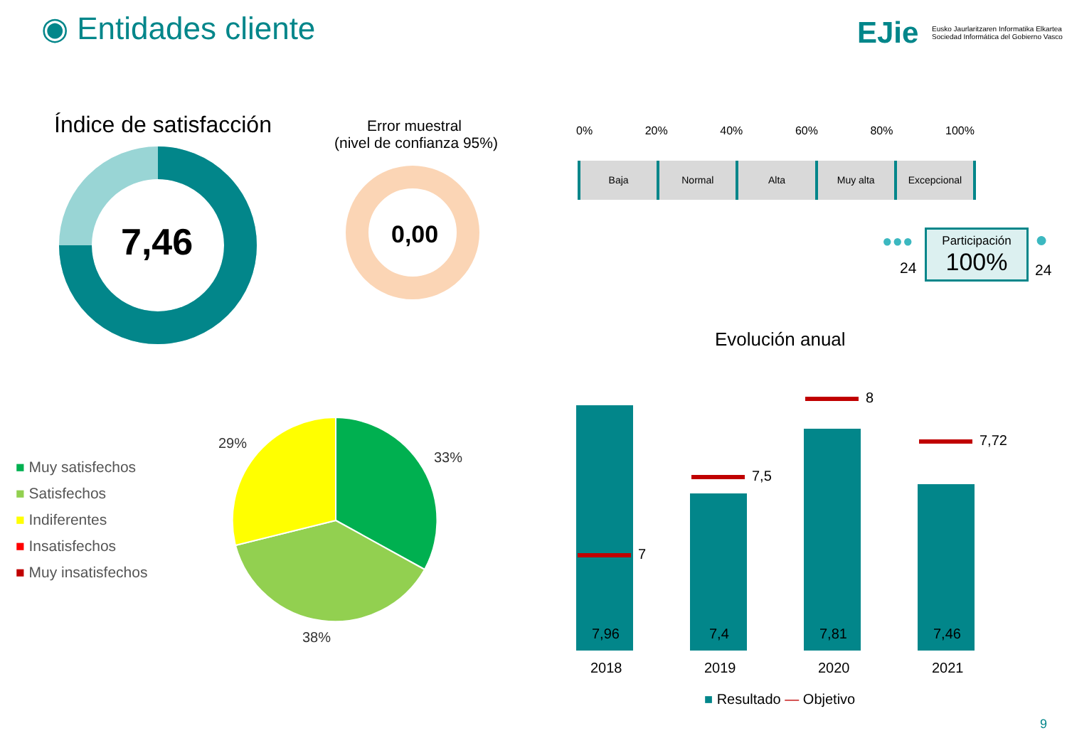◉ Entidades cliente EJie
Eusko Jaurlaritzaren Informatika Elkartea
Sociedad Informática del Gobierno Vasco
Índice de satisfacción
7,46
Error muestral
(nivel de confianza 95%)
0,00
0% 20% 40% 60% 80% 100%
Baja Normal Alta Muy alta Excepcional
Participación
100%
●●●
24
●
24
Evolución anual
■ Muy satisfechos
■ Satisfechos
■ Indiferentes
■ Insatisfechos
■ Muy insatisfechos
29%
33%
38%
7
7,5
8
7,72
7,96 7,4 7,81 7,46
2018 2019 2020 2021
■ Resultado — Objetivo
9